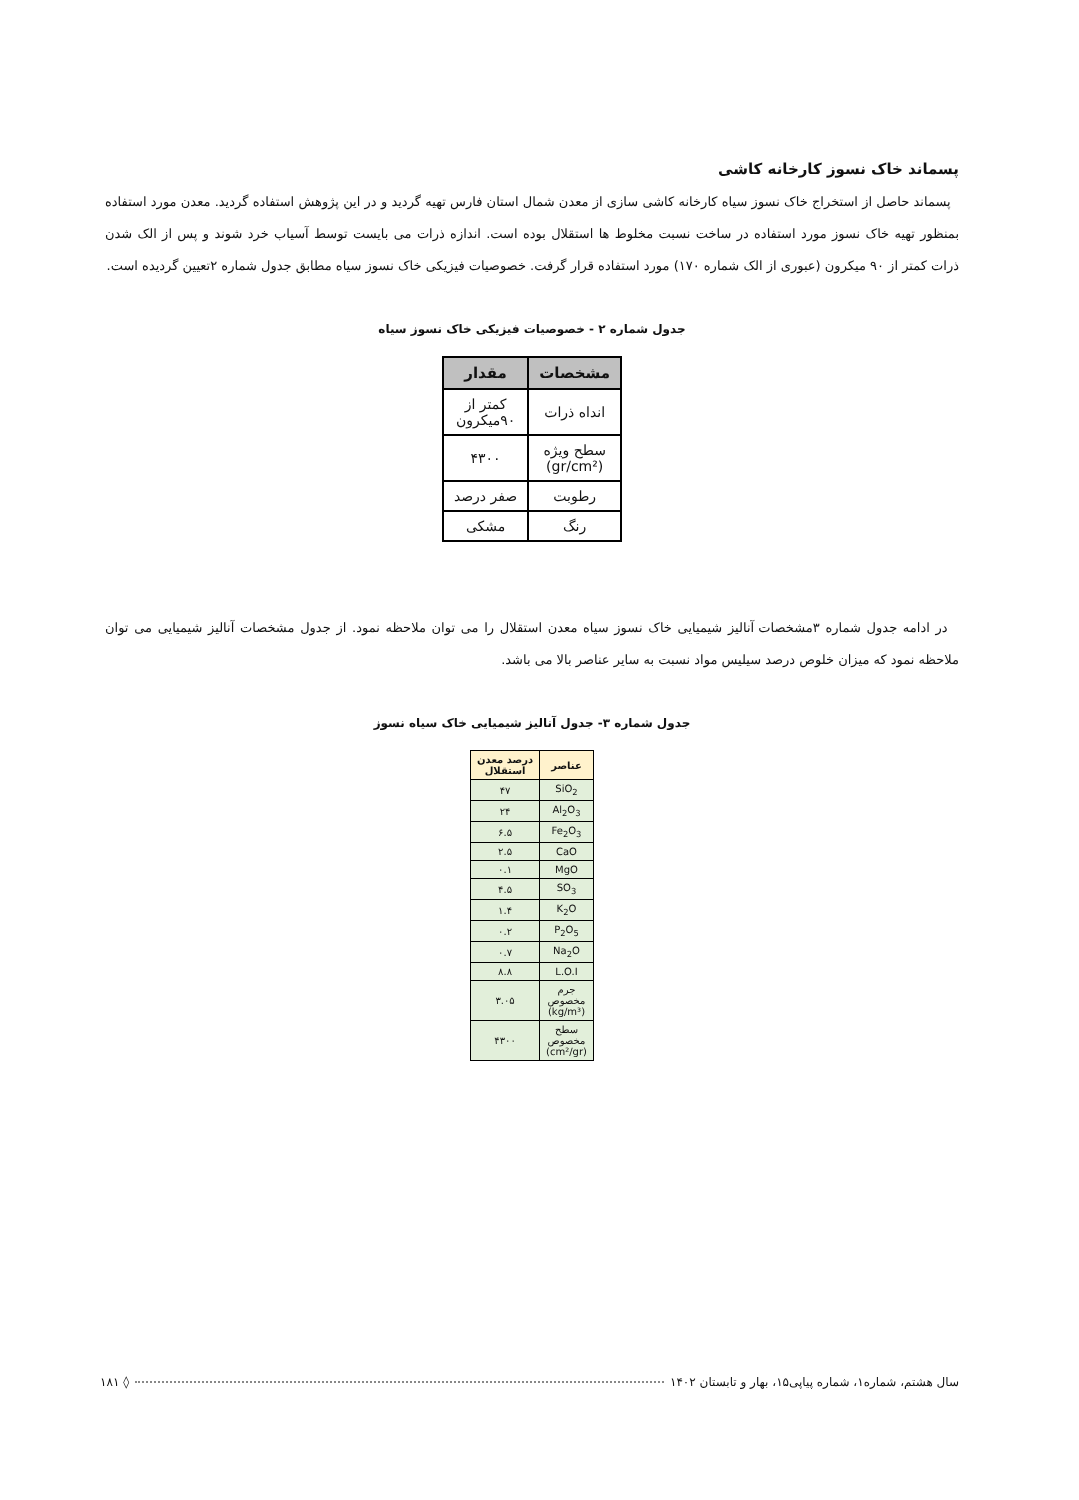پسماند خاک نسوز کارخانه کاشی
پسماند حاصل از استخراج خاک نسوز سیاه کارخانه کاشی سازی از معدن شمال استان فارس تهیه گردید و در این پژوهش استفاده گردید. معدن مورد استفاده بمنظور تهیه خاک نسوز مورد استفاده در ساخت نسبت مخلوط ها استقلال بوده است. اندازه ذرات می بایست توسط آسیاب خرد شوند و پس از الک شدن ذرات کمتر از ۹۰ میکرون (عبوری از الک شماره ۱۷۰) مورد استفاده قرار گرفت. خصوصیات فیزیکی خاک نسوز سیاه مطابق جدول شماره ۲تعیین گردیده است.
جدول شماره ۲ - خصوصیات فیزیکی خاک نسوز سیاه
| مشخصات | مقدار |
| --- | --- |
| انداه ذرات | کمتر از ۹۰میکرون |
| سطح ویژه (gr/cm²) | ۴۳۰۰ |
| رطوبت | صفر درصد |
| رنگ | مشکی |
در ادامه جدول شماره ۳مشخصات آنالیز شیمیایی خاک نسوز سیاه معدن استقلال را می توان ملاحظه نمود. از جدول مشخصات آنالیز شیمیایی می توان ملاحظه نمود که میزان خلوص درصد سیلیس مواد نسبت به سایر عناصر بالا می باشد.
جدول شماره ۳- جدول آنالیز شیمیایی خاک سیاه نسوز
| عناصر | درصد معدن استقلال |
| --- | --- |
| SiO<sub>2</sub> | ۴۷ |
| Al<sub>2</sub>O<sub>3</sub> | ۲۴ |
| Fe<sub>2</sub>O<sub>3</sub> | ۶.۵ |
| CaO | ۲.۵ |
| MgO | ۰.۱ |
| SO<sub>3</sub> | ۴.۵ |
| K<sub>2</sub>O | ۱.۴ |
| P<sub>2</sub>O<sub>5</sub> | ۰.۲ |
| Na<sub>2</sub>O | ۰.۷ |
| L.O.I | ۸.۸ |
| جرم مخصوص (kg/m³) | ۳.۰۵ |
| سطح مخصوص (cm²/gr) | ۴۳۰۰ |
سال هشتم، شماره۱، شماره پیاپی۱۵، بهار و تابستان ۱۴۰۲ ◊ ۱۸۱